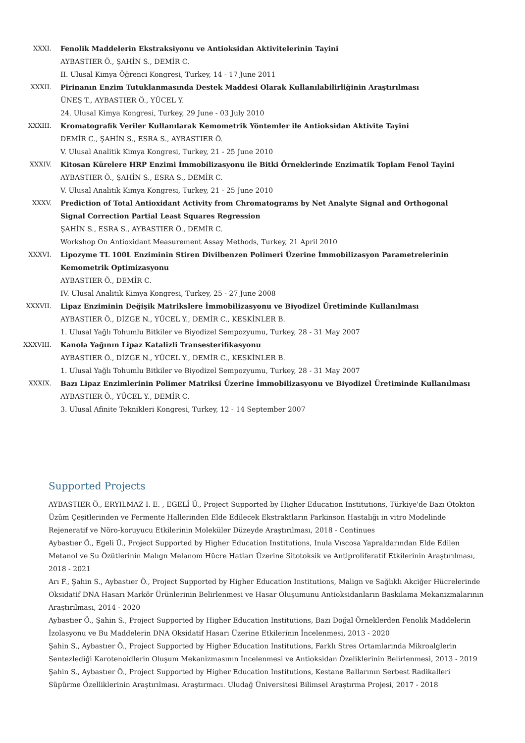XXXI. Fenolik Maddelerin Ekstraksiyonu ve Antioksidan Aktivitelerinin Tayini
AYBASTIER Ö., ŞAHİN S., DEMİR C.
II. Ulusal Kimya Öğrenci Kongresi, Turkey, 14 - 17 June 2011
XXXII. Pirinanın Enzim Tutuklanmasında Destek Maddesi Olarak Kullanılabilirliğinin Araştırılması
ÜNEŞ T., AYBASTIER Ö., YÜCEL Y.
24. Ulusal Kimya Kongresi, Turkey, 29 June - 03 July 2010
XXXIII. Kromatografik Veriler Kullanılarak Kemometrik Yöntemler ile Antioksidan Aktivite Tayini
DEMİR C., ŞAHİN S., ESRA S., AYBASTIER Ö.
V. Ulusal Analitik Kimya Kongresi, Turkey, 21 - 25 June 2010
XXXIV. Kitosan Kürelere HRP Enzimi İmmobilizasyonu ile Bitki Örneklerinde Enzimatik Toplam Fenol Tayini
AYBASTIER Ö., ŞAHİN S., ESRA S., DEMİR C.
V. Ulusal Analitik Kimya Kongresi, Turkey, 21 - 25 June 2010
XXXV. Prediction of Total Antioxidant Activity from Chromatograms by Net Analyte Signal and Orthogonal Signal Correction Partial Least Squares Regression
ŞAHİN S., ESRA S., AYBASTIER Ö., DEMİR C.
Workshop On Antioxidant Measurement Assay Methods, Turkey, 21 April 2010
XXXVI. Lipozyme TL 100L Enziminin Stiren Divilbenzen Polimeri Üzerine İmmobilizasyon Parametrelerinin Kemometrik Optimizasyonu
AYBASTIER Ö., DEMİR C.
IV. Ulusal Analitik Kimya Kongresi, Turkey, 25 - 27 June 2008
XXXVII. Lipaz Enziminin Değişik Matrikslere İmmobilizasyonu ve Biyodizel Üretiminde Kullanılması
AYBASTIER Ö., DİZGE N., YÜCEL Y., DEMİR C., KESKİNLER B.
1. Ulusal Yağlı Tohumlu Bitkiler ve Biyodizel Sempozyumu, Turkey, 28 - 31 May 2007
XXXVIII. Kanola Yağının Lipaz Katalizli Transesterifikasyonu
AYBASTIER Ö., DİZGE N., YÜCEL Y., DEMİR C., KESKİNLER B.
1. Ulusal Yağlı Tohumlu Bitkiler ve Biyodizel Sempozyumu, Turkey, 28 - 31 May 2007
XXXIX. Bazı Lipaz Enzimlerinin Polimer Matriksi Üzerine İmmobilizasyonu ve Biyodizel Üretiminde Kullanılması
AYBASTIER Ö., YÜCEL Y., DEMİR C.
3. Ulusal Afinite Teknikleri Kongresi, Turkey, 12 - 14 September 2007
Supported Projects
AYBASTIER Ö., ERYILMAZ I. E. , EGELİ Ü., Project Supported by Higher Education Institutions, Türkiye'de Bazı Otokton Üzüm Çeşitlerinden ve Fermente Hallerinden Elde Edilecek Ekstraktların Parkinson Hastalığı in vitro Modelinde Rejeneratif ve Nöro-koruyucu Etkilerinin Moleküler Düzeyde Araştırılması, 2018 - Continues
Aybastıer Ö., Egeli Ü., Project Supported by Higher Education Institutions, Inula Vıscosa Yapraldarından Elde Edilen Metanol ve Su Özütlerinin Malıgn Melanom Hücre Hatları Üzerine Sitotoksik ve Antiproliferatif Etkilerinin Araştırılması, 2018 - 2021
Arı F., Şahin S., Aybastıer Ö., Project Supported by Higher Education Institutions, Malign ve Sağlıklı Akciğer Hücrelerinde Oksidatif DNA Hasarı Markör Ürünlerinin Belirlenmesi ve Hasar Oluşumunu Antioksidanların Baskılama Mekanizmalarının Araştırılması, 2014 - 2020
Aybastıer Ö., Şahin S., Project Supported by Higher Education Institutions, Bazı Doğal Örneklerden Fenolik Maddelerin İzolasyonu ve Bu Maddelerin DNA Oksidatif Hasarı Üzerine Etkilerinin İncelenmesi, 2013 - 2020
Şahin S., Aybastıer Ö., Project Supported by Higher Education Institutions, Farklı Stres Ortamlarında Mikroalglerin Sentezlediği Karotenoidlerin Oluşum Mekanizmasının İncelenmesi ve Antioksidan Özeliklerinin Belirlenmesi, 2013 - 2019
Şahin S., Aybastıer Ö., Project Supported by Higher Education Institutions, Kestane Ballarının Serbest Radikalleri Süpürme Özelliklerinin Araştırılması. Araştırmacı. Uludağ Üniversitesi Bilimsel Araştırma Projesi, 2017 - 2018